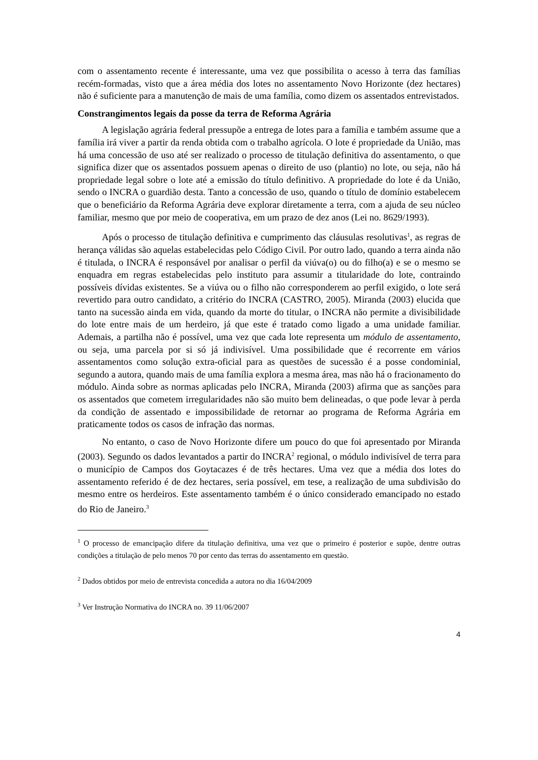com o assentamento recente é interessante, uma vez que possibilita o acesso à terra das famílias recém-formadas, visto que a área média dos lotes no assentamento Novo Horizonte (dez hectares) não é suficiente para a manutenção de mais de uma família, como dizem os assentados entrevistados.
Constrangimentos legais da posse da terra de Reforma Agrária
A legislação agrária federal pressupõe a entrega de lotes para a família e também assume que a família irá viver a partir da renda obtida com o trabalho agrícola. O lote é propriedade da União, mas há uma concessão de uso até ser realizado o processo de titulação definitiva do assentamento, o que significa dizer que os assentados possuem apenas o direito de uso (plantio) no lote, ou seja, não há propriedade legal sobre o lote até a emissão do título definitivo. A propriedade do lote é da União, sendo o INCRA o guardião desta. Tanto a concessão de uso, quando o título de domínio estabelecem que o beneficiário da Reforma Agrária deve explorar diretamente a terra, com a ajuda de seu núcleo familiar, mesmo que por meio de cooperativa, em um prazo de dez anos (Lei no. 8629/1993).
Após o processo de titulação definitiva e cumprimento das cláusulas resolutivas<sup>1</sup>, as regras de herança válidas são aquelas estabelecidas pelo Código Civil. Por outro lado, quando a terra ainda não é titulada, o INCRA é responsável por analisar o perfil da viúva(o) ou do filho(a) e se o mesmo se enquadra em regras estabelecidas pelo instituto para assumir a titularidade do lote, contraindo possíveis dívidas existentes. Se a viúva ou o filho não corresponderem ao perfil exigido, o lote será revertido para outro candidato, a critério do INCRA (CASTRO, 2005). Miranda (2003) elucida que tanto na sucessão ainda em vida, quando da morte do titular, o INCRA não permite a divisibilidade do lote entre mais de um herdeiro, já que este é tratado como ligado a uma unidade familiar. Ademais, a partilha não é possível, uma vez que cada lote representa um módulo de assentamento, ou seja, uma parcela por si só já indivisível. Uma possibilidade que é recorrente em vários assentamentos como solução extra-oficial para as questões de sucessão é a posse condominial, segundo a autora, quando mais de uma família explora a mesma área, mas não há o fracionamento do módulo. Ainda sobre as normas aplicadas pelo INCRA, Miranda (2003) afirma que as sanções para os assentados que cometem irregularidades não são muito bem delineadas, o que pode levar à perda da condição de assentado e impossibilidade de retornar ao programa de Reforma Agrária em praticamente todos os casos de infração das normas.
No entanto, o caso de Novo Horizonte difere um pouco do que foi apresentado por Miranda (2003). Segundo os dados levantados a partir do INCRA<sup>2</sup> regional, o módulo indivisível de terra para o município de Campos dos Goytacazes é de três hectares. Uma vez que a média dos lotes do assentamento referido é de dez hectares, seria possível, em tese, a realização de uma subdivisão do mesmo entre os herdeiros. Este assentamento também é o único considerado emancipado no estado do Rio de Janeiro.<sup>3</sup>
<sup>1</sup> O processo de emancipação difere da titulação definitiva, uma vez que o primeiro é posterior e supõe, dentre outras condições a titulação de pelo menos 70 por cento das terras do assentamento em questão.
<sup>2</sup> Dados obtidos por meio de entrevista concedida a autora no dia 16/04/2009
<sup>3</sup> Ver Instrução Normativa do INCRA no. 39 11/06/2007
4